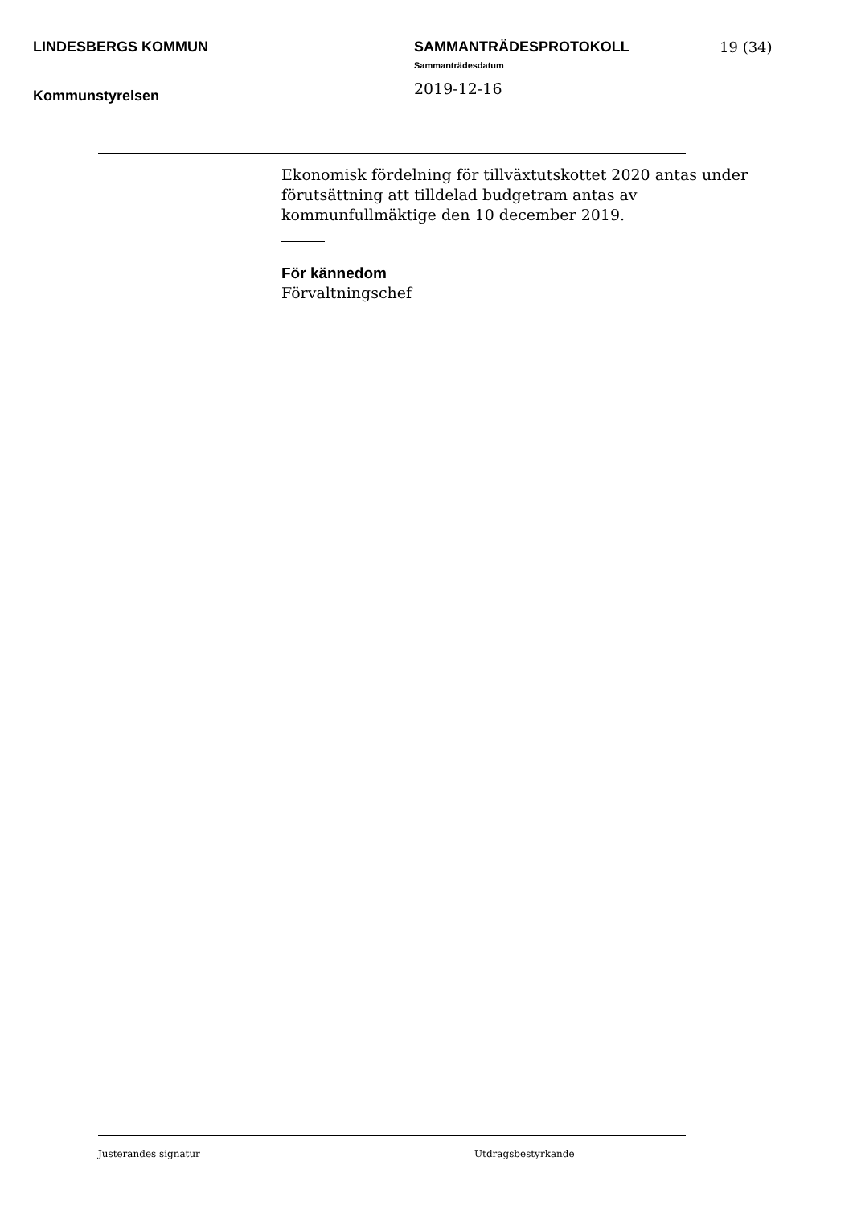LINDESBERGS KOMMUN
Kommunstyrelsen
SAMMANTRÄDESPROTOKOLL
Sammanträdesdatum
2019-12-16
19 (34)
Ekonomisk fördelning för tillväxtutskottet 2020 antas under förutsättning att tilldelad budgetram antas av kommunfullmäktige den 10 december 2019.
För kännedom
Förvaltningschef
Justerandes signatur Utdragsbestyrkande